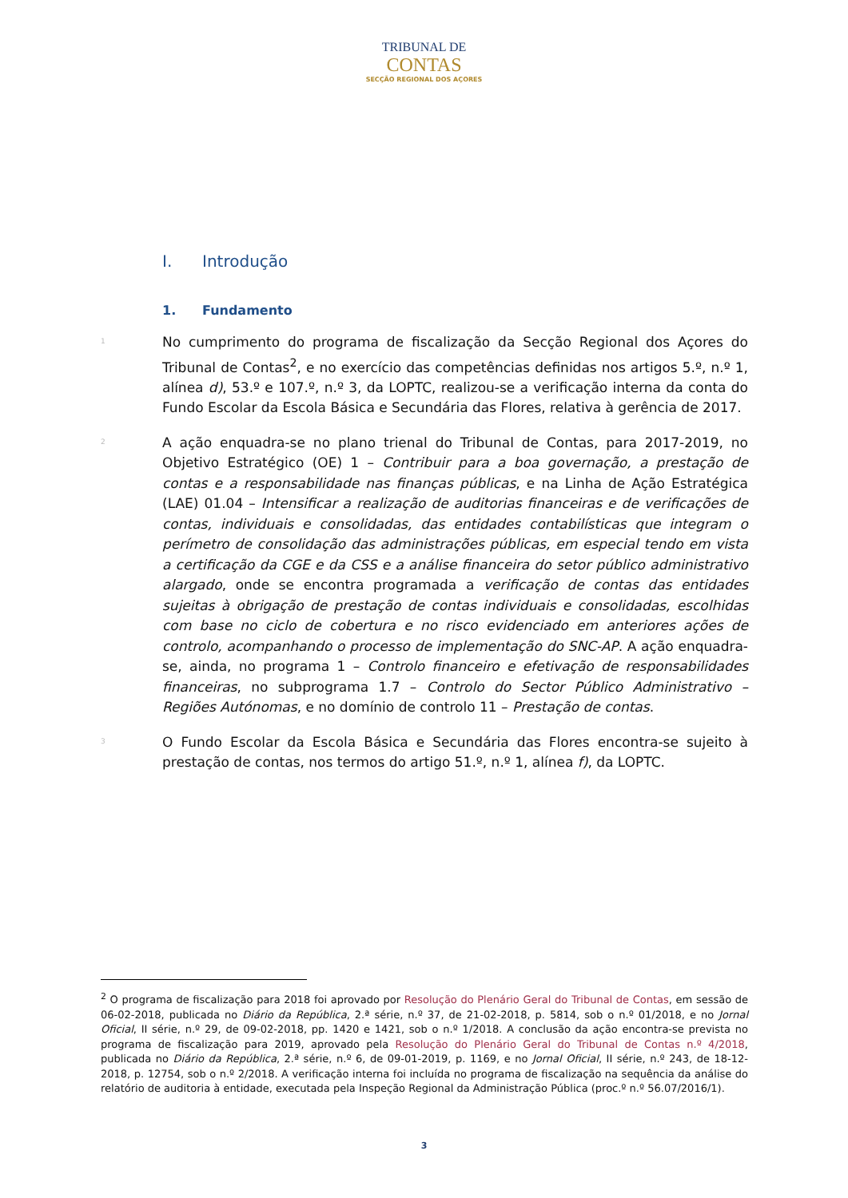TRIBUNAL DE
CONTAS
SECÇÃO REGIONAL DOS AÇORES
I. Introdução
1. Fundamento
1
No cumprimento do programa de fiscalização da Secção Regional dos Açores do Tribunal de Contas<sup>2</sup>, e no exercício das competências definidas nos artigos 5.º, n.º 1, alínea d), 53.º e 107.º, n.º 3, da LOPTC, realizou-se a verificação interna da conta do Fundo Escolar da Escola Básica e Secundária das Flores, relativa à gerência de 2017.
2
A ação enquadra-se no plano trienal do Tribunal de Contas, para 2017-2019, no Objetivo Estratégico (OE) 1 – Contribuir para a boa governação, a prestação de contas e a responsabilidade nas finanças públicas, e na Linha de Ação Estratégica (LAE) 01.04 – Intensificar a realização de auditorias financeiras e de verificações de contas, individuais e consolidadas, das entidades contabilísticas que integram o perímetro de consolidação das administrações públicas, em especial tendo em vista a certificação da CGE e da CSS e a análise financeira do setor público administrativo alargado, onde se encontra programada a verificação de contas das entidades sujeitas à obrigação de prestação de contas individuais e consolidadas, escolhidas com base no ciclo de cobertura e no risco evidenciado em anteriores ações de controlo, acompanhando o processo de implementação do SNC-AP. A ação enquadra-se, ainda, no programa 1 – Controlo financeiro e efetivação de responsabilidades financeiras, no subprograma 1.7 – Controlo do Sector Público Administrativo – Regiões Autónomas, e no domínio de controlo 11 – Prestação de contas.
3
O Fundo Escolar da Escola Básica e Secundária das Flores encontra-se sujeito à prestação de contas, nos termos do artigo 51.º, n.º 1, alínea f), da LOPTC.
<sup>2</sup> O programa de fiscalização para 2018 foi aprovado por Resolução do Plenário Geral do Tribunal de Contas, em sessão de 06-02-2018, publicada no Diário da República, 2.ª série, n.º 37, de 21-02-2018, p. 5814, sob o n.º 01/2018, e no Jornal Oficial, II série, n.º 29, de 09-02-2018, pp. 1420 e 1421, sob o n.º 1/2018. A conclusão da ação encontra-se prevista no programa de fiscalização para 2019, aprovado pela Resolução do Plenário Geral do Tribunal de Contas n.º 4/2018, publicada no Diário da República, 2.ª série, n.º 6, de 09-01-2019, p. 1169, e no Jornal Oficial, II série, n.º 243, de 18-12-2018, p. 12754, sob o n.º 2/2018. A verificação interna foi incluída no programa de fiscalização na sequência da análise do relatório de auditoria à entidade, executada pela Inspeção Regional da Administração Pública (proc.º n.º 56.07/2016/1).
3